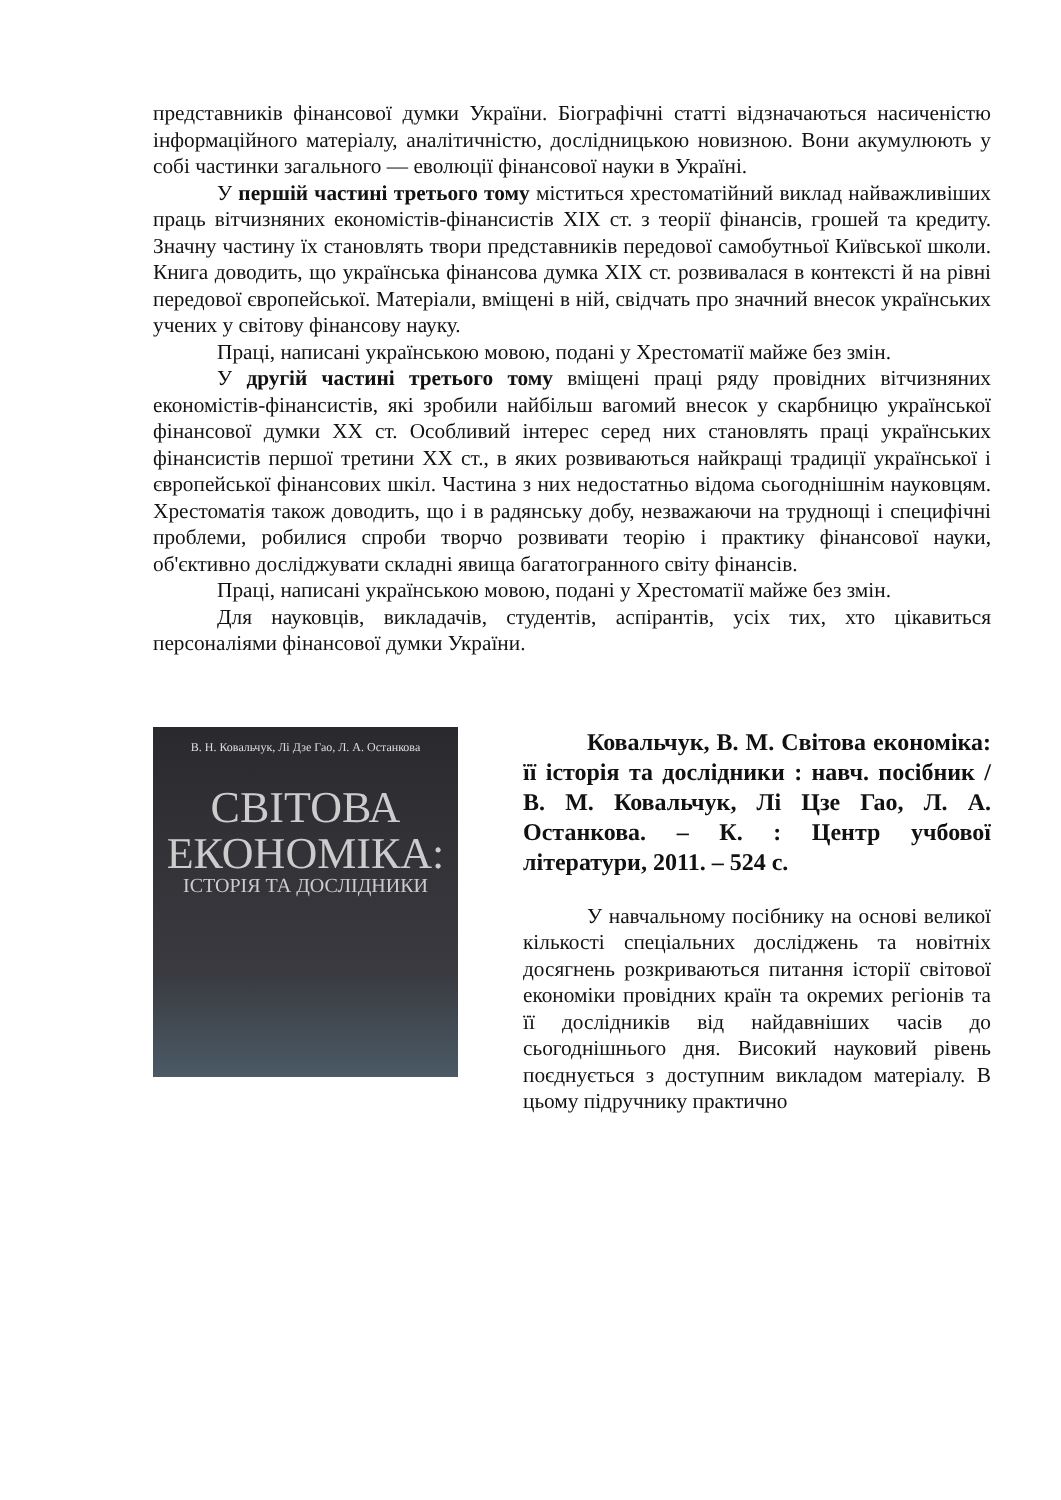представників фінансової думки України. Біографічні статті відзначаються насиченістю інформаційного матеріалу, аналітичністю, дослідницькою новизною. Вони акумулюють у собі частинки загального — еволюції фінансової науки в Україні.
У першій частині третього тому міститься хрестоматійний виклад найважливіших праць вітчизняних економістів-фінансистів XIX ст. з теорії фінансів, грошей та кредиту. Значну частину їх становлять твори представників передової самобутньої Київської школи. Книга доводить, що українська фінансова думка XIX ст. розвивалася в контексті й на рівні передової європейської. Матеріали, вміщені в ній, свідчать про значний внесок українських учених у світову фінансову науку.
Праці, написані українською мовою, подані у Хрестоматії майже без змін.
У другій частині третього тому вміщені праці ряду провідних вітчизняних економістів-фінансистів, які зробили найбільш вагомий внесок у скарбницю української фінансової думки XX ст. Особливий інтерес серед них становлять праці українських фінансистів першої третини XX ст., в яких розвиваються найкращі традиції української і європейської фінансових шкіл. Частина з них недостатньо відома сьогоднішнім науковцям. Хрестоматія також доводить, що і в радянську добу, незважаючи на труднощі і специфічні проблеми, робилися спроби творчо розвивати теорію і практику фінансової науки, об'єктивно досліджувати складні явища багатогранного світу фінансів.
Праці, написані українською мовою, подані у Хрестоматії майже без змін.
Для науковців, викладачів, студентів, аспірантів, усіх тих, хто цікавиться персоналіями фінансової думки України.
В. Н. Ковальчук, Лі Дзе Гао, Л. А. Останкова
СВІТОВА ЕКОНОМІКА:
ІСТОРІЯ ТА ДОСЛІДНИКИ
Ковальчук, В. М. Світова економіка: її історія та дослідники : навч. посібник / В. М. Ковальчук, Лі Цзе Гао, Л. А. Останкова. – К. : Центр учбової літератури, 2011. – 524 с.
У навчальному посібнику на основі великої кількості спеціальних досліджень та новітніх досягнень розкриваються питання історії світової економіки провідних країн та окремих регіонів та її дослідників від найдавніших часів до сьогоднішнього дня. Високий науковий рівень поєднується з доступним викладом матеріалу. В цьому підручнику практично